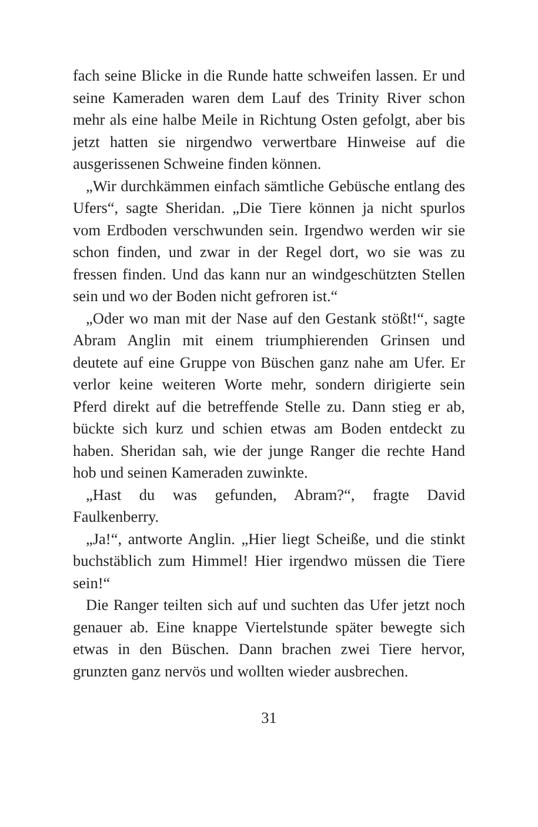fach seine Blicke in die Runde hatte schweifen lassen. Er und seine Kameraden waren dem Lauf des Trinity River schon mehr als eine halbe Meile in Richtung Osten gefolgt, aber bis jetzt hatten sie nirgendwo verwertbare Hinweise auf die ausgerissenen Schweine finden können.
„Wir durchkämmen einfach sämtliche Gebüsche entlang des Ufers“, sagte Sheridan. „Die Tiere können ja nicht spurlos vom Erdboden verschwunden sein. Irgendwo werden wir sie schon finden, und zwar in der Regel dort, wo sie was zu fressen finden. Und das kann nur an windgeschützten Stellen sein und wo der Boden nicht gefroren ist.“
„Oder wo man mit der Nase auf den Gestank stößt!“, sagte Abram Anglin mit einem triumphierenden Grinsen und deutete auf eine Gruppe von Büschen ganz nahe am Ufer. Er verlor keine weiteren Worte mehr, sondern dirigierte sein Pferd direkt auf die betreffende Stelle zu. Dann stieg er ab, bückte sich kurz und schien etwas am Boden entdeckt zu haben. Sheridan sah, wie der junge Ranger die rechte Hand hob und seinen Kameraden zuwinkte.
„Hast du was gefunden, Abram?“, fragte David Faulkenberry.
„Ja!“, antworte Anglin. „Hier liegt Scheiße, und die stinkt buchstäblich zum Himmel! Hier irgendwo müssen die Tiere sein!“
Die Ranger teilten sich auf und suchten das Ufer jetzt noch genauer ab. Eine knappe Viertelstunde später bewegte sich etwas in den Büschen. Dann brachen zwei Tiere hervor, grunzten ganz nervös und wollten wieder ausbrechen.
31